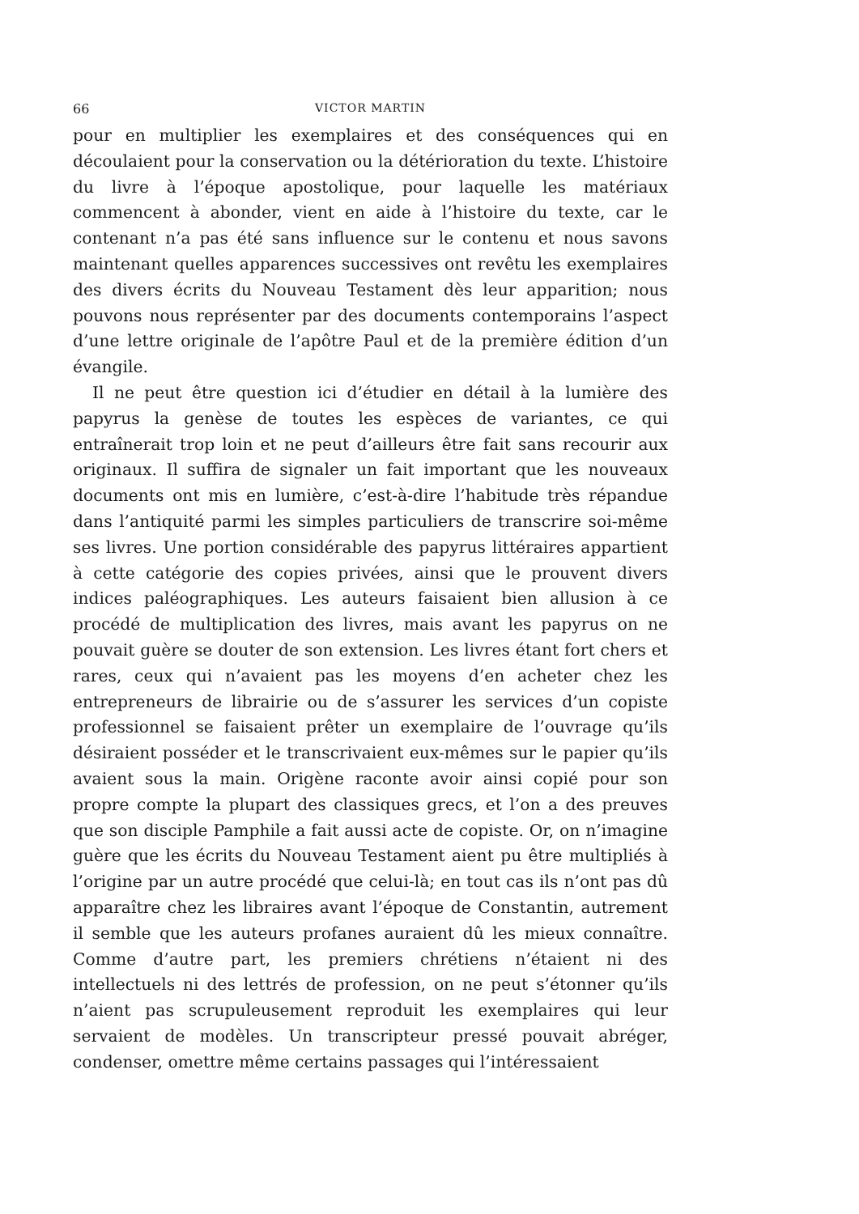66 VICTOR MARTIN
pour en multiplier les exemplaires et des conséquences qui en découlaient pour la conservation ou la détérioration du texte. L’histoire du livre à l’époque apostolique, pour laquelle les matériaux commencent à abonder, vient en aide à l’histoire du texte, car le contenant n’a pas été sans influence sur le contenu et nous savons maintenant quelles apparences successives ont revêtu les exemplaires des divers écrits du Nouveau Testament dès leur apparition; nous pouvons nous représenter par des documents contemporains l’aspect d’une lettre originale de l’apôtre Paul et de la première édition d’un évangile.
Il ne peut être question ici d’étudier en détail à la lumière des papyrus la genèse de toutes les espèces de variantes, ce qui entraînerait trop loin et ne peut d’ailleurs être fait sans recourir aux originaux. Il suffira de signaler un fait important que les nouveaux documents ont mis en lumière, c’est-à-dire l’habitude très répandue dans l’antiquité parmi les simples particuliers de transcrire soi-même ses livres. Une portion considérable des papyrus littéraires appartient à cette catégorie des copies privées, ainsi que le prouvent divers indices paléographiques. Les auteurs faisaient bien allusion à ce procédé de multiplication des livres, mais avant les papyrus on ne pouvait guère se douter de son extension. Les livres étant fort chers et rares, ceux qui n’avaient pas les moyens d’en acheter chez les entrepreneurs de librairie ou de s’assurer les services d’un copiste professionnel se faisaient prêter un exemplaire de l’ouvrage qu’ils désiraient posséder et le transcrivaient eux-mêmes sur le papier qu’ils avaient sous la main. Origène raconte avoir ainsi copié pour son propre compte la plupart des classiques grecs, et l’on a des preuves que son disciple Pamphile a fait aussi acte de copiste. Or, on n’imagine guère que les écrits du Nouveau Testament aient pu être multipliés à l’origine par un autre procédé que celui-là; en tout cas ils n’ont pas dû apparaître chez les libraires avant l’époque de Constantin, autrement il semble que les auteurs profanes auraient dû les mieux connaître. Comme d’autre part, les premiers chrétiens n’étaient ni des intellectuels ni des lettrés de profession, on ne peut s’étonner qu’ils n’aient pas scrupuleusement reproduit les exemplaires qui leur servaient de modèles. Un transcripteur pressé pouvait abréger, condenser, omettre même certains passages qui l’intéressaient